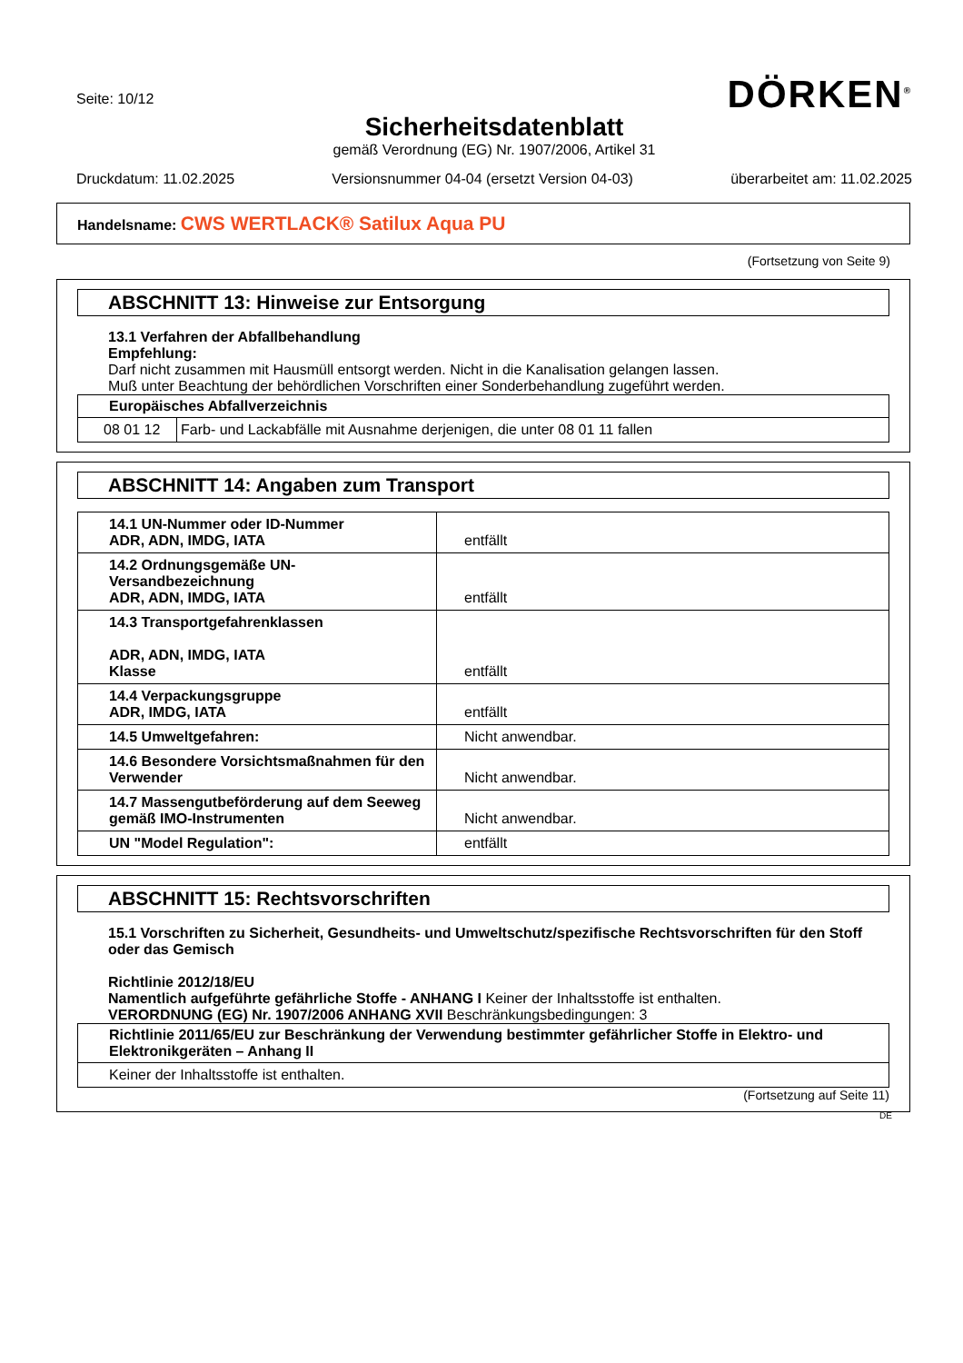DÖRKEN<sup>®</sup>
Seite: 10/12
Sicherheitsdatenblatt
gemäß Verordnung (EG) Nr. 1907/2006, Artikel 31
Druckdatum: 11.02.2025 Versionsnummer 04-04 (ersetzt Version 04-03) überarbeitet am: 11.02.2025
Handelsname: CWS WERTLACK® Satilux Aqua PU
(Fortsetzung von Seite 9)
ABSCHNITT 13: Hinweise zur Entsorgung
13.1 Verfahren der Abfallbehandlung
Empfehlung:
Darf nicht zusammen mit Hausmüll entsorgt werden. Nicht in die Kanalisation gelangen lassen.
Muß unter Beachtung der behördlichen Vorschriften einer Sonderbehandlung zugeführt werden.
| Europäisches Abfallverzeichnis | |
| --- | --- |
| 08 01 12 | Farb- und Lackabfälle mit Ausnahme derjenigen, die unter 08 01 11 fallen |
ABSCHNITT 14: Angaben zum Transport
| 14.1 UN-Nummer oder ID-Nummer ADR, ADN, IMDG, IATA | entfällt |
| 14.2 Ordnungsgemäße UN-Versandbezeichnung ADR, ADN, IMDG, IATA | entfällt |
| 14.3 Transportgefahrenklassen ADR, ADN, IMDG, IATA Klasse | entfällt |
| 14.4 Verpackungsgruppe ADR, IMDG, IATA | entfällt |
| 14.5 Umweltgefahren: | Nicht anwendbar. |
| 14.6 Besondere Vorsichtsmaßnahmen für den Verwender | Nicht anwendbar. |
| 14.7 Massengutbeförderung auf dem Seeweg gemäß IMO-Instrumenten | Nicht anwendbar. |
| UN "Model Regulation": | entfällt |
ABSCHNITT 15: Rechtsvorschriften
15.1 Vorschriften zu Sicherheit, Gesundheits- und Umweltschutz/spezifische Rechtsvorschriften für den Stoff oder das Gemisch
Richtlinie 2012/18/EU
Namentlich aufgeführte gefährliche Stoffe - ANHANG I Keiner der Inhaltsstoffe ist enthalten.
VERORDNUNG (EG) Nr. 1907/2006 ANHANG XVII Beschränkungsbedingungen: 3
| Richtlinie 2011/65/EU zur Beschränkung der Verwendung bestimmter gefährlicher Stoffe in Elektro- und Elektronikgeräten – Anhang II |
| --- |
| Keiner der Inhaltsstoffe ist enthalten. |
(Fortsetzung auf Seite 11)
DE